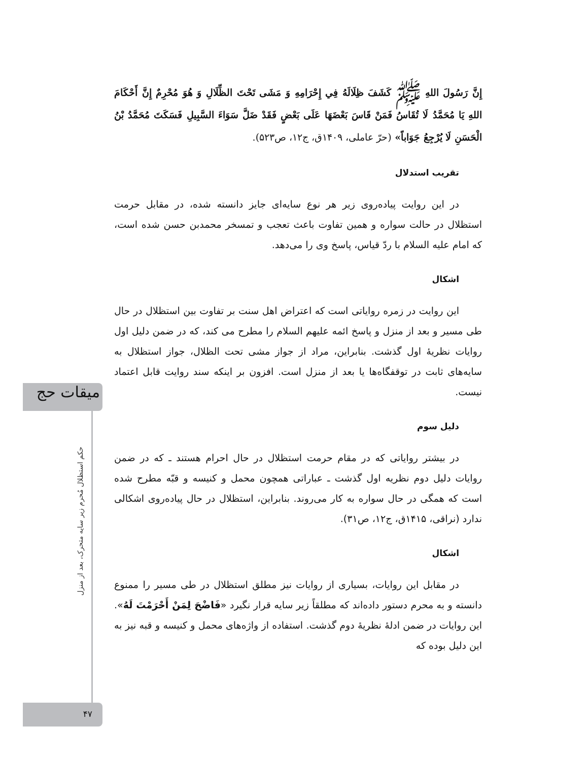میقات حج
حکم استظلال مُحرم زیر سایه متحرک، بعد از منزل
۴۷
إِنَّ رَسُولَ اللهِ ﷺ كَشَفَ ظِلَالَهُ فِي إِحْرَامِهِ وَ مَشَى تَحْتَ الظِّلَالِ وَ هُوَ مُحْرِمٌ إِنَّ أَحْكَامَ اللهِ يَا مُحَمَّدُ لَا تُقَاسُ فَمَنْ قَاسَ بَعْضَهَا عَلَى بَعْضٍ فَقَدْ ضَلَّ سَوَاءَ السَّبِيلِ فَسَكَتَ مُحَمَّدُ بْنُ الْحَسَنِ لَا يُرْجِعُ جَوَاباً» (حرّ عاملی، ۱۴۰۹ق، ج۱۲، ص۵۲۳).
تقریب استدلال
در این روایت پیاده‌روی زیر هر نوع سایه‌ای جایز دانسته شده، در مقابل حرمت استظلال در حالت سواره و همین تفاوت باعث تعجب و تمسخر محمدبن حسن شده است، که امام علیه السلام با ردّ قیاس، پاسخ وی را می‌دهد.
اشکال
این روایت در زمره روایاتی است که اعتراض اهل سنت بر تفاوت بین استظلال در حال طی مسیر و بعد از منزل و پاسخ ائمه علیهم السلام را مطرح می کند، که در ضمن دلیل اول روایات نظریهٔ اول گذشت. بنابراین، مراد از جواز مشی تحت الظلال، جواز استظلال به سایه‌های ثابت در توقفگاه‌ها یا بعد از منزل است. افزون بر اینکه سند روایت قابل اعتماد نیست.
دلیل سوم
در بیشتر روایاتی که در مقام حرمت استظلال در حال احرام هستند ـ که در ضمن روایات دلیل دوم نظریه اول گذشت ـ عباراتی همچون محمل و کنیسه و قبّه مطرح شده است که همگی در حال سواره به کار می‌روند. بنابراین، استظلال در حال پیاده‌روی اشکالی ندارد (نراقی، ۱۴۱۵ق، ج۱۲، ص۳۱).
اشکال
در مقابل این روایات، بسیاری از روایات نیز مطلق استظلال در طی مسیر را ممنوع دانسته و به محرم دستور داده‌اند که مطلقاً زیر سایه قرار نگیرد «فَاضْحَ لِمَنْ أَحْرَمْتَ لَهُ». این روایات در ضمن ادلهٔ نظریهٔ دوم گذشت. استفاده از واژه‌های محمل و کنیسه و قبه نیز به این دلیل بوده که